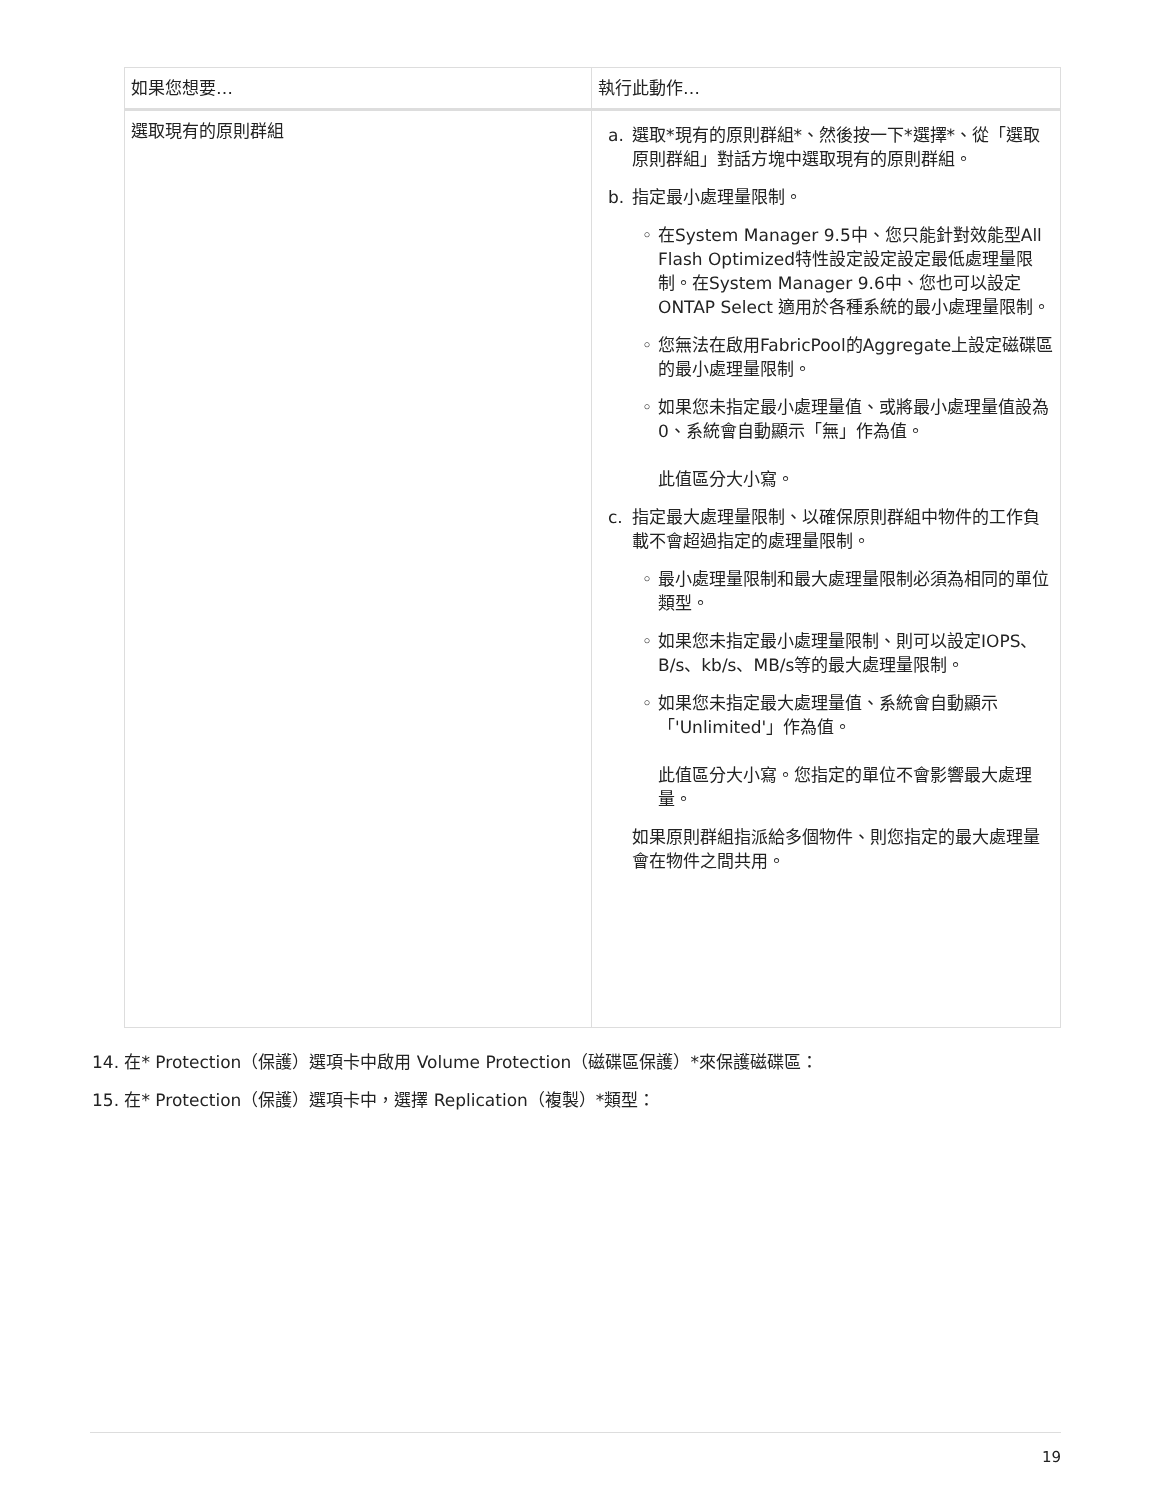| 如果您想要… | 執行此動作… |
| --- | --- |
| 選取現有的原則群組 | a. 選取*現有的原則群組*、然後按一下*選擇*、從「選取原則群組」對話方塊中選取現有的原則群組。 b. 指定最小處理量限制。 ◦ 在System Manager 9.5中、您只能針對效能型All Flash Optimized特性設定設定設定最低處理量限制。在System Manager 9.6中、您也可以設定ONTAP Select 適用於各種系統的最小處理量限制。 ◦ 您無法在啟用FabricPool的Aggregate上設定磁碟區的最小處理量限制。 ◦ 如果您未指定最小處理量值、或將最小處理量值設為0、系統會自動顯示「無」作為值。 此值區分大小寫。 c. 指定最大處理量限制、以確保原則群組中物件的工作負載不會超過指定的處理量限制。 ◦ 最小處理量限制和最大處理量限制必須為相同的單位類型。 ◦ 如果您未指定最小處理量限制、則可以設定IOPS、B/s、kb/s、MB/s等的最大處理量限制。 ◦ 如果您未指定最大處理量值、系統會自動顯示「'Unlimited'」作為值。 此值區分大小寫。您指定的單位不會影響最大處理量。 如果原則群組指派給多個物件、則您指定的最大處理量會在物件之間共用。 |
14. 在* Protection（保護）選項卡中啟用 Volume Protection（磁碟區保護）*來保護磁碟區：
15. 在* Protection（保護）選項卡中，選擇 Replication（複製）*類型：
19